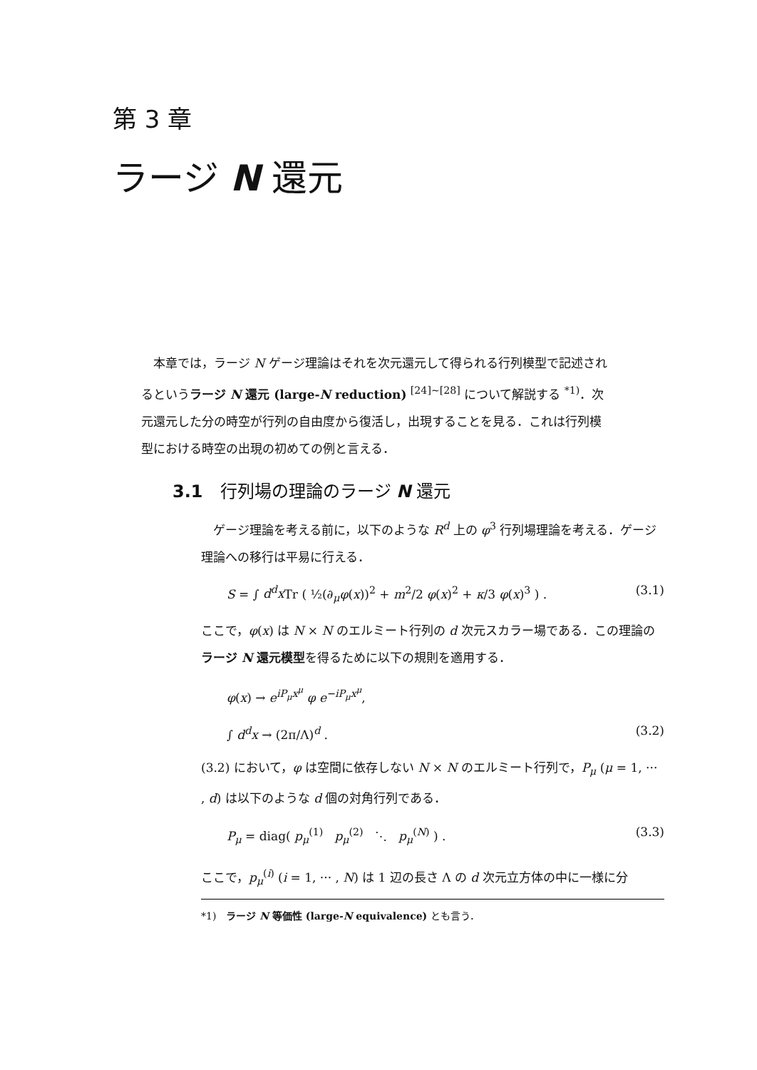第 3 章
ラージ N 還元
　本章では，ラージ N ゲージ理論はそれを次元還元して得られる行列模型で記述されるというラージ N 還元 (large-N reduction) <sup>[24]~[28]</sup> について解説する <sup>*1)</sup>．次元還元した分の時空が行列の自由度から復活し，出現することを見る．これは行列模型における時空の出現の初めての例と言える．
3.1　行列場の理論のラージ N 還元
　ゲージ理論を考える前に，以下のような R<sup>d</sup> 上の φ<sup>3</sup> 行列場理論を考える．ゲージ理論への移行は平易に行える．
S = ∫ d<sup>d</sup>x Tr ( ½(∂<sub>μ</sub>φ(x))<sup>2</sup> + m<sup>2</sup>/2 φ(x)<sup>2</sup> + κ/3 φ(x)<sup>3</sup> ) . (3.1)
ここで，φ(x) は N × N のエルミート行列の d 次元スカラー場である．この理論のラージ N 還元模型を得るために以下の規則を適用する．
φ(x) → e<sup>iP<sub>μ</sub>x<sup>μ</sup></sup> φ e<sup>−iP<sub>μ</sub>x<sup>μ</sup></sup>,
∫ d<sup>d</sup>x → (2π/Λ)<sup>d</sup> . (3.2)
(3.2) において，φ は空間に依存しない N × N のエルミート行列で，P<sub>μ</sub> (μ = 1, ··· , d) は以下のような d 個の対角行列である．
P<sub>μ</sub> = diag( p<sub>μ</sub><sup>(1)</sup> p<sub>μ</sub><sup>(2)</sup> ⋱ p<sub>μ</sub><sup>(N)</sup> ) . (3.3)
ここで，p<sub>μ</sub><sup>(i)</sup> (i = 1, ··· , N) は 1 辺の長さ Λ の d 次元立方体の中に一様に分
*1)　ラージ N 等価性 (large-N equivalence) とも言う．